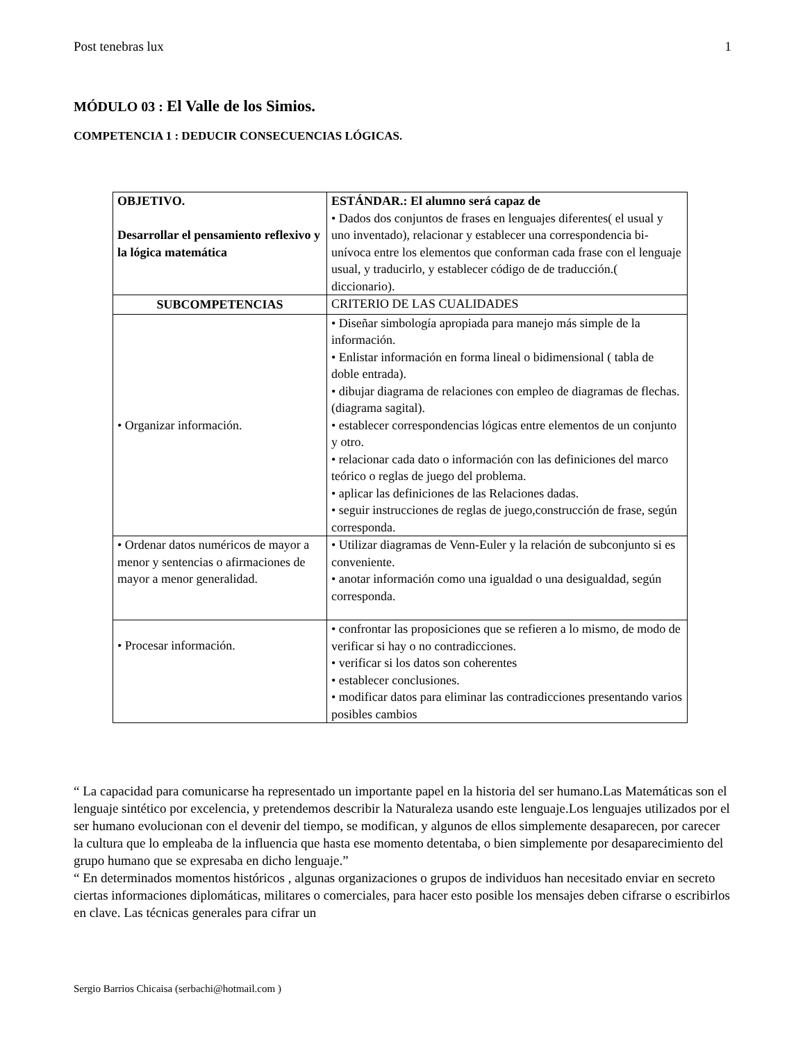Post tenebras lux 1
MÓDULO 03 : El Valle de los Simios.
COMPETENCIA 1 : DEDUCIR CONSECUENCIAS LÓGICAS.
| OBJETIVO. Desarrollar el pensamiento reflexivo y la lógica matemática | ESTÁNDAR.: El alumno será capaz de • Dados dos conjuntos de frases en lenguajes diferentes( el usual y uno inventado), relacionar y establecer una correspondencia bi-unívoca entre los elementos que conforman cada frase con el lenguaje usual, y traducirlo, y establecer código de de traducción.( diccionario). |
| SUBCOMPETENCIAS | CRITERIO DE LAS CUALIDADES |
| • Organizar información. | • Diseñar simbología apropiada para manejo más simple de la información. • Enlistar información en forma lineal o bidimensional ( tabla de doble entrada). • dibujar diagrama de relaciones con empleo de diagramas de flechas. (diagrama sagital). • establecer correspondencias lógicas entre elementos de un conjunto y otro. • relacionar cada dato o información con las definiciones del marco teórico o reglas de juego del problema. • aplicar las definiciones de las Relaciones dadas. • seguir instrucciones de reglas de juego,construcción de frase, según corresponda. |
| • Ordenar datos numéricos de mayor a menor y sentencias o afirmaciones de mayor a menor generalidad. | • Utilizar diagramas de Venn-Euler y la relación de subconjunto si es conveniente. • anotar información como una igualdad o una desigualdad, según corresponda. |
| • Procesar información. | • confrontar las proposiciones que se refieren a lo mismo, de modo de verificar si hay o no contradicciones. • verificar si los datos son coherentes • establecer conclusiones. • modificar datos para eliminar las contradicciones presentando varios posibles cambios |
“ La capacidad para comunicarse ha representado un importante papel en la historia del ser humano.Las Matemáticas son el lenguaje sintético por excelencia, y pretendemos describir la Naturaleza usando este lenguaje.Los lenguajes utilizados por el ser humano evolucionan con el devenir del tiempo, se modifican, y algunos de ellos simplemente desaparecen, por carecer la cultura que lo empleaba de la influencia que hasta ese momento detentaba, o bien simplemente por desaparecimiento del grupo humano que se expresaba en dicho lenguaje.”
“ En determinados momentos históricos , algunas organizaciones o grupos de individuos han necesitado enviar en secreto ciertas informaciones diplomáticas, militares o comerciales, para hacer esto posible los mensajes deben cifrarse o escribirlos en clave. Las técnicas generales para cifrar un
Sergio Barrios Chicaisa (serbachi@hotmail.com )